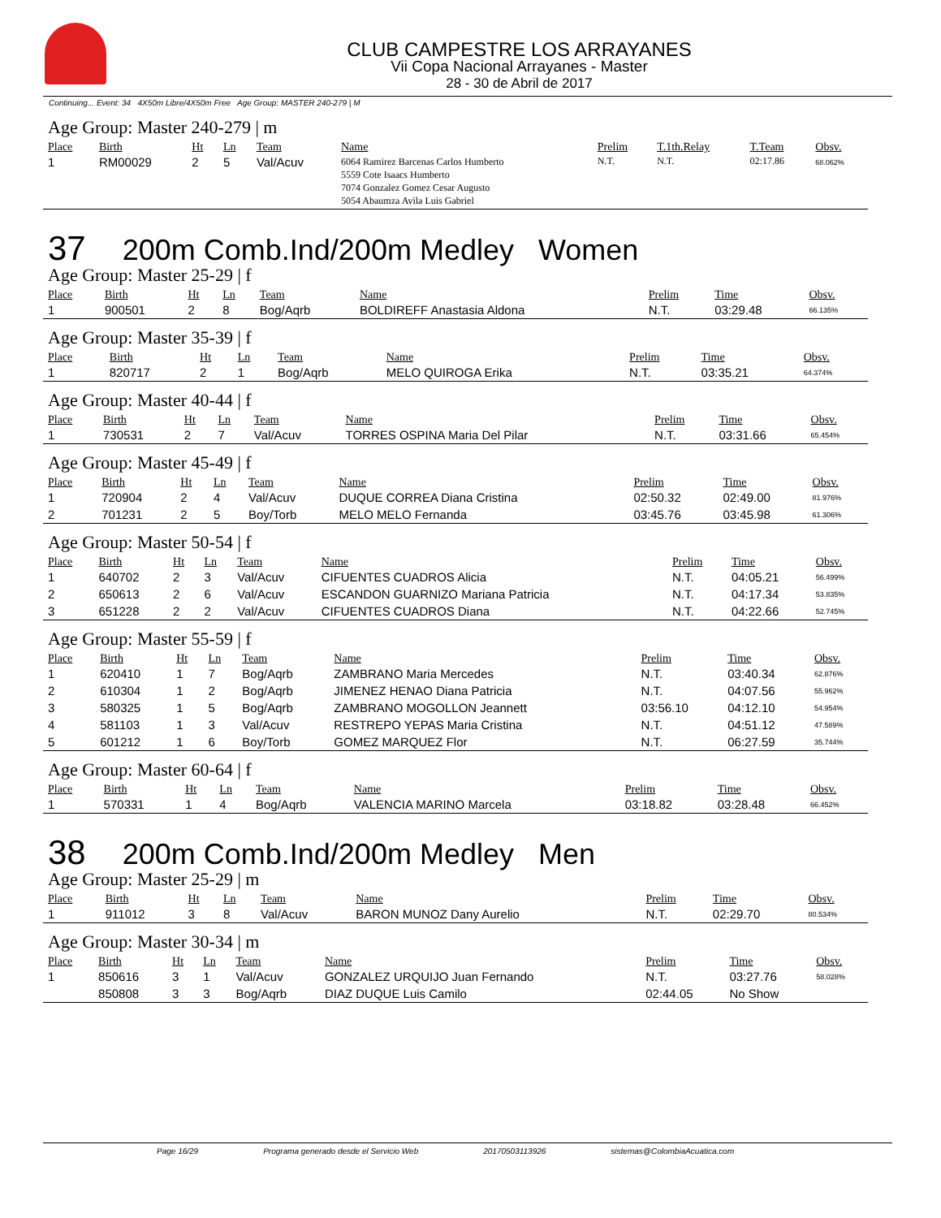CLUB CAMPESTRE LOS ARRAYANES
Vii Copa Nacional Arrayanes - Master
28 - 30 de Abril de 2017
Continuing... Event: 34 4X50m Libre/4X50m Free Age Group: MASTER 240-279 | M
Age Group: Master 240-279 | m
| Place | Birth | Ht | Ln | Team | Name | Prelim | T.1th.Relay | T.Team | Obsv. |
| --- | --- | --- | --- | --- | --- | --- | --- | --- | --- |
| 1 | RM00029 | 2 | 5 | Val/Acuv | 6064 Ramirez Barcenas Carlos Humberto 5559 Cote Isaacs Humberto 7074 Gonzalez Gomez Cesar Augusto 5054 Abaumza Avila Luis Gabriel | N.T. | N.T. | 02:17.86 | 68.062% |
37 200m Comb.Ind/200m Medley Women
Age Group: Master 25-29 | f
| Place | Birth | Ht | Ln | Team | Name | Prelim | Time | Obsv. |
| --- | --- | --- | --- | --- | --- | --- | --- | --- |
| 1 | 900501 | 2 | 8 | Bog/Aqrb | BOLDIREFF Anastasia Aldona | N.T. | 03:29.48 | 66.135% |
Age Group: Master 35-39 | f
| Place | Birth | Ht | Ln | Team | Name | Prelim | Time | Obsv. |
| --- | --- | --- | --- | --- | --- | --- | --- | --- |
| 1 | 820717 | 2 | 1 | Bog/Aqrb | MELO QUIROGA Erika | N.T. | 03:35.21 | 64.374% |
Age Group: Master 40-44 | f
| Place | Birth | Ht | Ln | Team | Name | Prelim | Time | Obsv. |
| --- | --- | --- | --- | --- | --- | --- | --- | --- |
| 1 | 730531 | 2 | 7 | Val/Acuv | TORRES OSPINA Maria Del Pilar | N.T. | 03:31.66 | 65.454% |
Age Group: Master 45-49 | f
| Place | Birth | Ht | Ln | Team | Name | Prelim | Time | Obsv. |
| --- | --- | --- | --- | --- | --- | --- | --- | --- |
| 1 | 720904 | 2 | 4 | Val/Acuv | DUQUE CORREA Diana Cristina | 02:50.32 | 02:49.00 | 81.976% |
| 2 | 701231 | 2 | 5 | Boy/Torb | MELO MELO Fernanda | 03:45.76 | 03:45.98 | 61.306% |
Age Group: Master 50-54 | f
| Place | Birth | Ht | Ln | Team | Name | Prelim | Time | Obsv. |
| --- | --- | --- | --- | --- | --- | --- | --- | --- |
| 1 | 640702 | 2 | 3 | Val/Acuv | CIFUENTES CUADROS Alicia | N.T. | 04:05.21 | 56.499% |
| 2 | 650613 | 2 | 6 | Val/Acuv | ESCANDON GUARNIZO Mariana Patricia | N.T. | 04:17.34 | 53.835% |
| 3 | 651228 | 2 | 2 | Val/Acuv | CIFUENTES CUADROS Diana | N.T. | 04:22.66 | 52.745% |
Age Group: Master 55-59 | f
| Place | Birth | Ht | Ln | Team | Name | Prelim | Time | Obsv. |
| --- | --- | --- | --- | --- | --- | --- | --- | --- |
| 1 | 620410 | 1 | 7 | Bog/Aqrb | ZAMBRANO Maria Mercedes | N.T. | 03:40.34 | 62.876% |
| 2 | 610304 | 1 | 2 | Bog/Aqrb | JIMENEZ HENAO Diana Patricia | N.T. | 04:07.56 | 55.962% |
| 3 | 580325 | 1 | 5 | Bog/Aqrb | ZAMBRANO MOGOLLON Jeannett | 03:56.10 | 04:12.10 | 54.954% |
| 4 | 581103 | 1 | 3 | Val/Acuv | RESTREPO YEPAS Maria Cristina | N.T. | 04:51.12 | 47.589% |
| 5 | 601212 | 1 | 6 | Boy/Torb | GOMEZ MARQUEZ Flor | N.T. | 06:27.59 | 35.744% |
Age Group: Master 60-64 | f
| Place | Birth | Ht | Ln | Team | Name | Prelim | Time | Obsv. |
| --- | --- | --- | --- | --- | --- | --- | --- | --- |
| 1 | 570331 | 1 | 4 | Bog/Aqrb | VALENCIA MARINO Marcela | 03:18.82 | 03:28.48 | 66.452% |
38 200m Comb.Ind/200m Medley Men
Age Group: Master 25-29 | m
| Place | Birth | Ht | Ln | Team | Name | Prelim | Time | Obsv. |
| --- | --- | --- | --- | --- | --- | --- | --- | --- |
| 1 | 911012 | 3 | 8 | Val/Acuv | BARON MUNOZ Dany Aurelio | N.T. | 02:29.70 | 80.534% |
Age Group: Master 30-34 | m
| Place | Birth | Ht | Ln | Team | Name | Prelim | Time | Obsv. |
| --- | --- | --- | --- | --- | --- | --- | --- | --- |
| 1 | 850616 | 3 | 1 | Val/Acuv | GONZALEZ URQUIJO Juan Fernando | N.T. | 03:27.76 | 58.028% |
| | 850808 | 3 | 3 | Bog/Aqrb | DIAZ DUQUE Luis Camilo | 02:44.05 | No Show | |
Page 16/29 Programa generado desde el Servicio Web 20170503113926 sistemas@ColombiaAcuatica.com